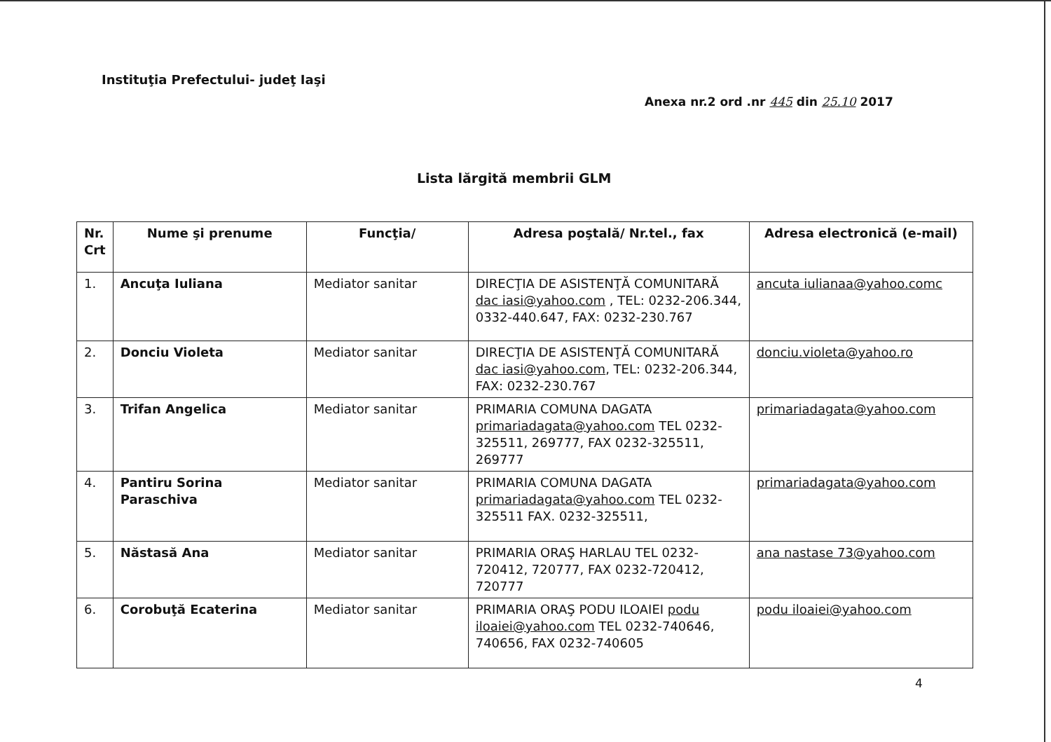Instituţia Prefectului- judeţ Iaşi
Anexa nr.2 ord .nr 445 din 25.10 2017
Lista lărgită membrii GLM
| Nr. Crt | Nume şi prenume | Funcţia/ | Adresa poştală/ Nr.tel., fax | Adresa electronică (e-mail) |
| --- | --- | --- | --- | --- |
| 1. | Ancuţa Iuliana | Mediator sanitar | DIRECŢIA DE ASISTENŢĂ COMUNITARĂ dac iasi@yahoo.com , TEL: 0232-206.344, 0332-440.647, FAX: 0232-230.767 | ancuta iulianaa@yahoo.comc |
| 2. | Donciu Violeta | Mediator sanitar | DIRECŢIA DE ASISTENŢĂ COMUNITARĂ dac iasi@yahoo.com , TEL: 0232-206.344, FAX: 0232-230.767 | donciu.violeta@yahoo.ro |
| 3. | Trifan Angelica | Mediator sanitar | PRIMARIA COMUNA DAGATA primariadagata@yahoo.com TEL 0232-325511, 269777, FAX 0232-325511, 269777 | primariadagata@yahoo.com |
| 4. | Pantiru Sorina Paraschiva | Mediator sanitar | PRIMARIA COMUNA DAGATA primariadagata@yahoo.com TEL 0232-325511 FAX. 0232-325511, | primariadagata@yahoo.com |
| 5. | Năstasă Ana | Mediator sanitar | PRIMARIA ORAŞ HARLAU TEL 0232-720412, 720777, FAX 0232-720412, 720777 | ana nastase 73@yahoo.com |
| 6. | Corobuţă Ecaterina | Mediator sanitar | PRIMARIA ORAŞ PODU ILOAIEI podu iloaiei@yahoo.com TEL 0232-740646, 740656, FAX 0232-740605 | podu iloaiei@yahoo.com |
4